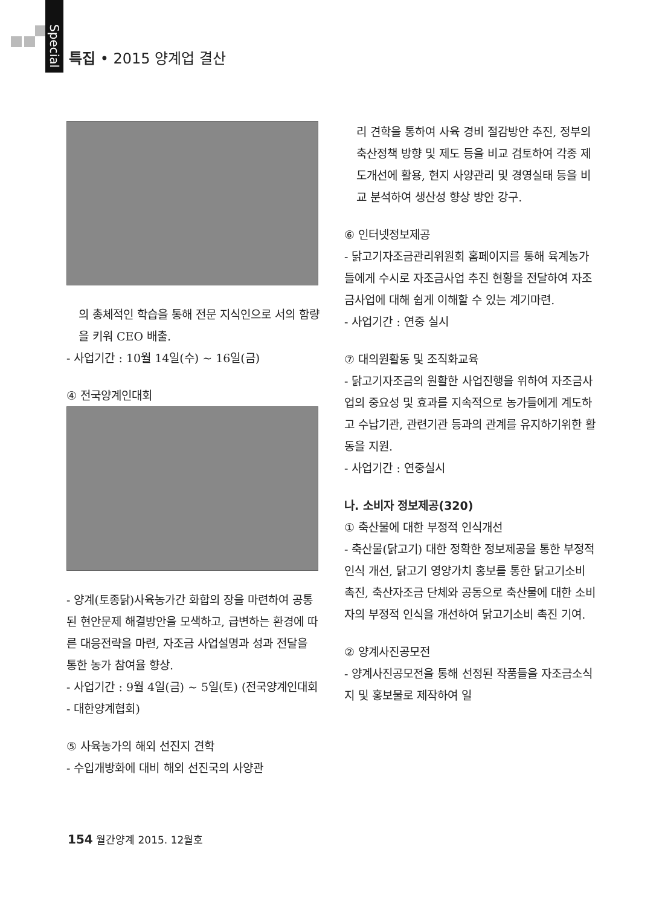Special 특집 • 2015 양계업 결산
의 총체적인 학습을 통해 전문 지식인으로 서의 함량을 키워 CEO 배출.
- 사업기간 : 10월 14일(수) ~ 16일(금)
④ 전국양계인대회
- 양계(토종닭)사육농가간 화합의 장을 마련하여 공통된 현안문제 해결방안을 모색하고, 급변하는 환경에 따른 대응전략을 마련, 자조금 사업설명과 성과 전달을 통한 농가 참여율 향상.
- 사업기간 : 9월 4일(금) ~ 5일(토) (전국양계인대회 - 대한양계협회)
⑤ 사육농가의 해외 선진지 견학
- 수입개방화에 대비 해외 선진국의 사양관
리 견학을 통하여 사육 경비 절감방안 추진, 정부의 축산정책 방향 및 제도 등을 비교 검토하여 각종 제도개선에 활용, 현지 사양관리 및 경영실태 등을 비교 분석하여 생산성 향상 방안 강구.
⑥ 인터넷정보제공
- 닭고기자조금관리위원회 홈페이지를 통해 육계농가들에게 수시로 자조금사업 추진 현황을 전달하여 자조금사업에 대해 쉽게 이해할 수 있는 계기마련.
- 사업기간 : 연중 실시
⑦ 대의원활동 및 조직화교육
- 닭고기자조금의 원활한 사업진행을 위하여 자조금사업의 중요성 및 효과를 지속적으로 농가들에게 계도하고 수납기관, 관련기관 등과의 관계를 유지하기위한 활동을 지원.
- 사업기간 : 연중실시
나. 소비자 정보제공(320)
① 축산물에 대한 부정적 인식개선
- 축산물(닭고기) 대한 정확한 정보제공을 통한 부정적 인식 개선, 닭고기 영양가치 홍보를 통한 닭고기소비 촉진, 축산자조금 단체와 공동으로 축산물에 대한 소비자의 부정적 인식을 개선하여 닭고기소비 촉진 기여.
② 양계사진공모전
- 양계사진공모전을 통해 선정된 작품들을 자조금소식지 및 홍보물로 제작하여 일
154 월간양계 2015. 12월호